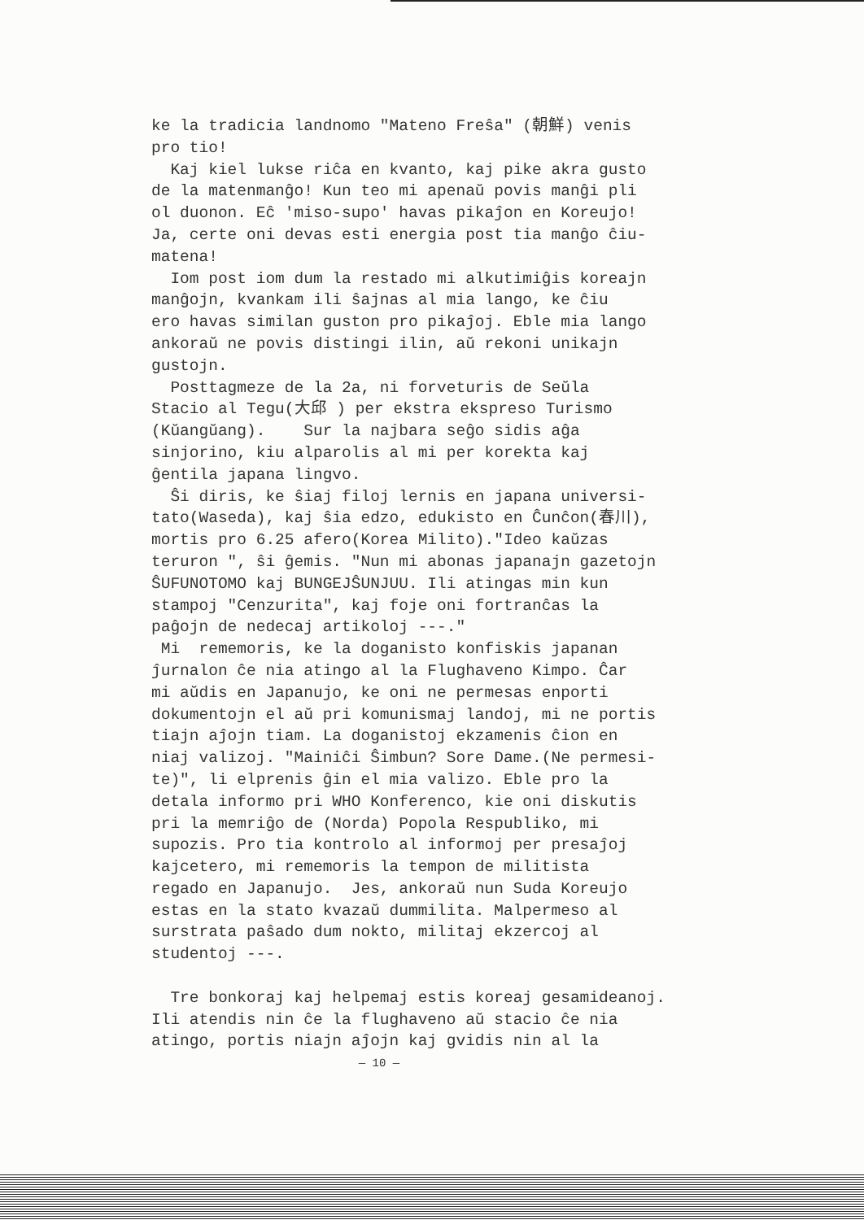ke la tradicia landnomo "Mateno Freŝa" (朝鮮) venis pro tio! Kaj kiel lukse riĉa en kvanto, kaj pike akra gusto de la matenmanĝo! Kun teo mi apenaŭ povis manĝi pli ol duonon. Eĉ 'miso-supo' havas pikaĵon en Koreujo! Ja, certe oni devas esti energia post tia manĝo ĉiu- matena! Iom post iom dum la restado mi alkutimiĝis koreajn manĝojn, kvankam ili ŝajnas al mia lango, ke ĉiu ero havas similan guston pro pikaĵoj. Eble mia lango ankoraŭ ne povis distingi ilin, aŭ rekoni unikajn gustojn. Posttagmeze de la 2a, ni forveturis de Seŭla Stacio al Tegu(大邱 ) per ekstra ekspreso Turismo (Kŭangŭang). Sur la najbara seĝo sidis aĝa sinjorino, kiu alparolis al mi per korekta kaj ĝentila japana lingvo. Ŝi diris, ke ŝiaj filoj lernis en japana universi- tato(Waseda), kaj ŝia edzo, edukisto en Ĉunĉon(春川), mortis pro 6.25 afero(Korea Milito)."Ideo kaŭzas teruron ", ŝi ĝemis. "Nun mi abonas japanajn gazetojn ŜUFUNOTOMO kaj BUNGEJŜUNJUU. Ili atingas min kun stampoj "Cenzurita", kaj foje oni fortranĉas la paĝojn de nedecaj artikoloj ---." Mi rememoris, ke la doganisto konfiskis japanan ĵurnalon ĉe nia atingo al la Flughaveno Kimpo. Ĉar mi aŭdis en Japanujo, ke oni ne permesas enporti dokumentojn el aŭ pri komunismaj landoj, mi ne portis tiajn aĵojn tiam. La doganistoj ekzamenis ĉion en niaj valizoj. "Mainiĉi Ŝimbun? Sore Dame.(Ne permesi- te)", li elprenis ĝin el mia valizo. Eble pro la detala informo pri WHO Konferenco, kie oni diskutis pri la memriĝo de (Norda) Popola Respubliko, mi supozis. Pro tia kontrolo al informoj per presaĵoj kajcetero, mi rememoris la tempon de militista regado en Japanujo. Jes, ankoraŭ nun Suda Koreujo estas en la stato kvazaŭ dummilita. Malpermeso al surstrata paŝado dum nokto, militaj ekzercoj al studentoj ---. Tre bonkoraj kaj helpemaj estis koreaj gesamideanoj. Ili atendis nin ĉe la flughaveno aŭ stacio ĉe nia atingo, portis niajn aĵojn kaj gvidis nin al la
— 10 —